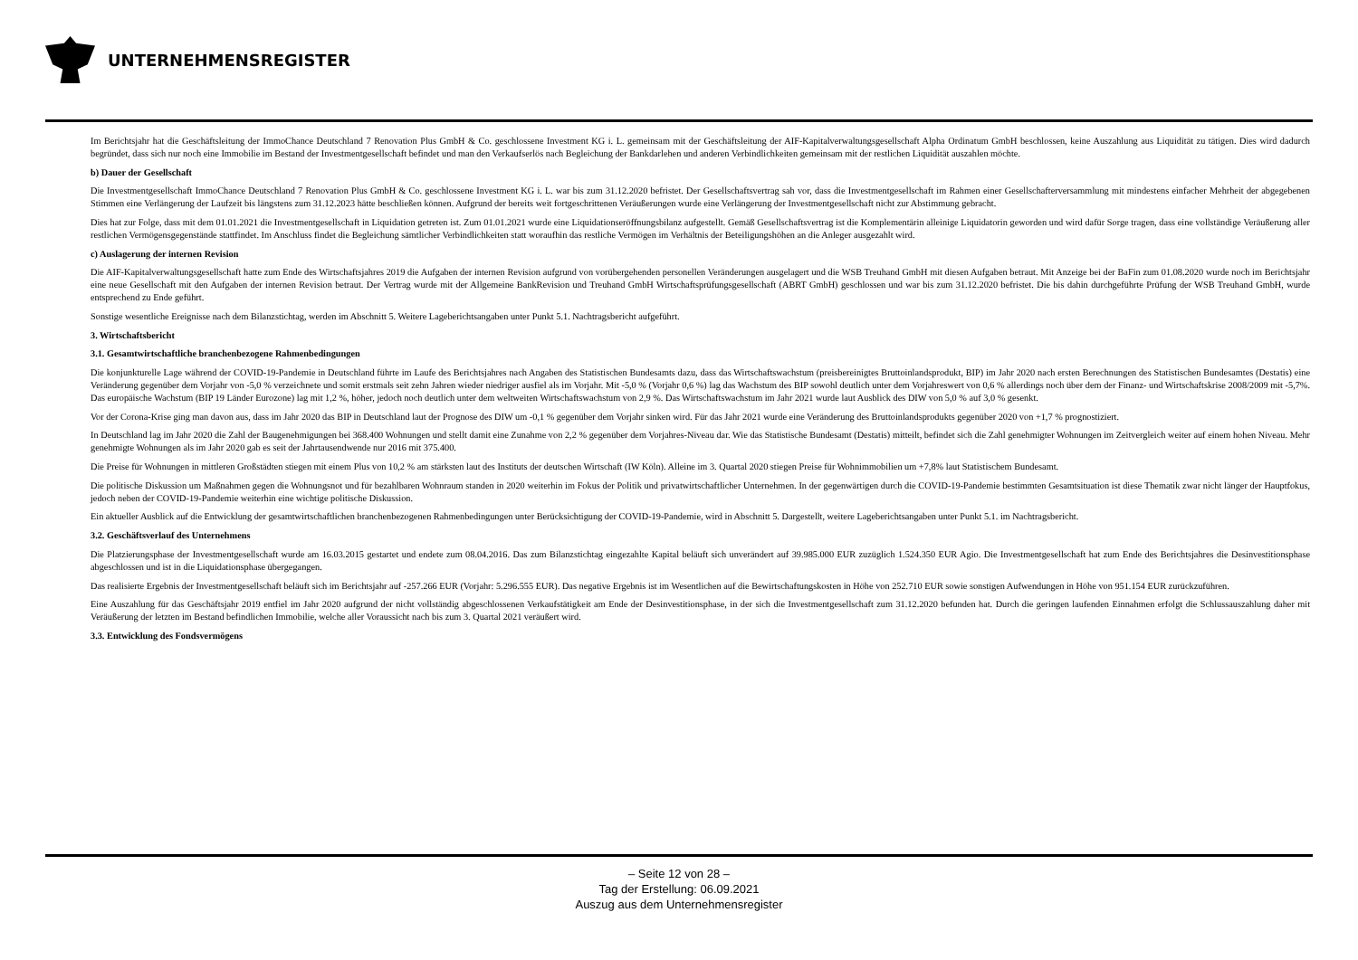UNTERNEHMENSREGISTER
Im Berichtsjahr hat die Geschäftsleitung der ImmoChance Deutschland 7 Renovation Plus GmbH & Co. geschlossene Investment KG i. L. gemeinsam mit der Geschäftsleitung der AIF-Kapitalverwaltungsgesellschaft Alpha Ordinatum GmbH beschlossen, keine Auszahlung aus Liquidität zu tätigen. Dies wird dadurch begründet, dass sich nur noch eine Immobilie im Bestand der Investmentgesellschaft befindet und man den Verkaufserlös nach Begleichung der Bankdarlehen und anderen Verbindlichkeiten gemeinsam mit der restlichen Liquidität auszahlen möchte.
b) Dauer der Gesellschaft
Die Investmentgesellschaft ImmoChance Deutschland 7 Renovation Plus GmbH & Co. geschlossene Investment KG i. L. war bis zum 31.12.2020 befristet. Der Gesellschaftsvertrag sah vor, dass die Investmentgesellschaft im Rahmen einer Gesellschafterversammlung mit mindestens einfacher Mehrheit der abgegebenen Stimmen eine Verlängerung der Laufzeit bis längstens zum 31.12.2023 hätte beschließen können. Aufgrund der bereits weit fortgeschrittenen Veräußerungen wurde eine Verlängerung der Investmentgesellschaft nicht zur Abstimmung gebracht.
Dies hat zur Folge, dass mit dem 01.01.2021 die Investmentgesellschaft in Liquidation getreten ist. Zum 01.01.2021 wurde eine Liquidationseröffnungsbilanz aufgestellt. Gemäß Gesellschaftsvertrag ist die Komplementärin alleinige Liquidatorin geworden und wird dafür Sorge tragen, dass eine vollständige Veräußerung aller restlichen Vermögensgegenstände stattfindet. Im Anschluss findet die Begleichung sämtlicher Verbindlichkeiten statt woraufhin das restliche Vermögen im Verhältnis der Beteiligungshöhen an die Anleger ausgezahlt wird.
c) Auslagerung der internen Revision
Die AIF-Kapitalverwaltungsgesellschaft hatte zum Ende des Wirtschaftsjahres 2019 die Aufgaben der internen Revision aufgrund von vorübergehenden personellen Veränderungen ausgelagert und die WSB Treuhand GmbH mit diesen Aufgaben betraut. Mit Anzeige bei der BaFin zum 01.08.2020 wurde noch im Berichtsjahr eine neue Gesellschaft mit den Aufgaben der internen Revision betraut. Der Vertrag wurde mit der Allgemeine BankRevision und Treuhand GmbH Wirtschaftsprüfungsgesellschaft (ABRT GmbH) geschlossen und war bis zum 31.12.2020 befristet. Die bis dahin durchgeführte Prüfung der WSB Treuhand GmbH, wurde entsprechend zu Ende geführt.
Sonstige wesentliche Ereignisse nach dem Bilanzstichtag, werden im Abschnitt 5. Weitere Lageberichtsangaben unter Punkt 5.1. Nachtragsbericht aufgeführt.
3. Wirtschaftsbericht
3.1. Gesamtwirtschaftliche branchenbezogene Rahmenbedingungen
Die konjunkturelle Lage während der COVID-19-Pandemie in Deutschland führte im Laufe des Berichtsjahres nach Angaben des Statistischen Bundesamts dazu, dass das Wirtschaftswachstum (preisbereinigtes Bruttoinlandsprodukt, BIP) im Jahr 2020 nach ersten Berechnungen des Statistischen Bundesamtes (Destatis) eine Veränderung gegenüber dem Vorjahr von -5,0 % verzeichnete und somit erstmals seit zehn Jahren wieder niedriger ausfiel als im Vorjahr. Mit -5,0 % (Vorjahr 0,6 %) lag das Wachstum des BIP sowohl deutlich unter dem Vorjahreswert von 0,6 % allerdings noch über dem der Finanz- und Wirtschaftskrise 2008/2009 mit -5,7%. Das europäische Wachstum (BIP 19 Länder Eurozone) lag mit 1,2 %, höher, jedoch noch deutlich unter dem weltweiten Wirtschaftswachstum von 2,9 %. Das Wirtschaftswachstum im Jahr 2021 wurde laut Ausblick des DIW von 5,0 % auf 3,0 % gesenkt.
Vor der Corona-Krise ging man davon aus, dass im Jahr 2020 das BIP in Deutschland laut der Prognose des DIW um -0,1 % gegenüber dem Vorjahr sinken wird. Für das Jahr 2021 wurde eine Veränderung des Bruttoinlandsprodukts gegenüber 2020 von +1,7 % prognostiziert.
In Deutschland lag im Jahr 2020 die Zahl der Baugenehmigungen bei 368.400 Wohnungen und stellt damit eine Zunahme von 2,2 % gegenüber dem Vorjahres-Niveau dar. Wie das Statistische Bundesamt (Destatis) mitteilt, befindet sich die Zahl genehmigter Wohnungen im Zeitvergleich weiter auf einem hohen Niveau. Mehr genehmigte Wohnungen als im Jahr 2020 gab es seit der Jahrtausendwende nur 2016 mit 375.400.
Die Preise für Wohnungen in mittleren Großstädten stiegen mit einem Plus von 10,2 % am stärksten laut des Instituts der deutschen Wirtschaft (IW Köln). Alleine im 3. Quartal 2020 stiegen Preise für Wohnimmobilien um +7,8% laut Statistischem Bundesamt.
Die politische Diskussion um Maßnahmen gegen die Wohnungsnot und für bezahlbaren Wohnraum standen in 2020 weiterhin im Fokus der Politik und privatwirtschaftlicher Unternehmen. In der gegenwärtigen durch die COVID-19-Pandemie bestimmten Gesamtsituation ist diese Thematik zwar nicht länger der Hauptfokus, jedoch neben der COVID-19-Pandemie weiterhin eine wichtige politische Diskussion.
Ein aktueller Ausblick auf die Entwicklung der gesamtwirtschaftlichen branchenbezogenen Rahmenbedingungen unter Berücksichtigung der COVID-19-Pandemie, wird in Abschnitt 5. Dargestellt, weitere Lageberichtsangaben unter Punkt 5.1. im Nachtragsbericht.
3.2. Geschäftsverlauf des Unternehmens
Die Platzierungsphase der Investmentgesellschaft wurde am 16.03.2015 gestartet und endete zum 08.04.2016. Das zum Bilanzstichtag eingezahlte Kapital beläuft sich unverändert auf 39.985.000 EUR zuzüglich 1.524.350 EUR Agio. Die Investmentgesellschaft hat zum Ende des Berichtsjahres die Desinvestitionsphase abgeschlossen und ist in die Liquidationsphase übergegangen.
Das realisierte Ergebnis der Investmentgesellschaft beläuft sich im Berichtsjahr auf -257.266 EUR (Vorjahr: 5.296.555 EUR). Das negative Ergebnis ist im Wesentlichen auf die Bewirtschaftungskosten in Höhe von 252.710 EUR sowie sonstigen Aufwendungen in Höhe von 951.154 EUR zurückzuführen.
Eine Auszahlung für das Geschäftsjahr 2019 entfiel im Jahr 2020 aufgrund der nicht vollständig abgeschlossenen Verkaufstätigkeit am Ende der Desinvestitionsphase, in der sich die Investmentgesellschaft zum 31.12.2020 befunden hat. Durch die geringen laufenden Einnahmen erfolgt die Schlussauszahlung daher mit Veräußerung der letzten im Bestand befindlichen Immobilie, welche aller Voraussicht nach bis zum 3. Quartal 2021 veräußert wird.
3.3. Entwicklung des Fondsvermögens
– Seite 12 von 28 –
Tag der Erstellung: 06.09.2021
Auszug aus dem Unternehmensregister